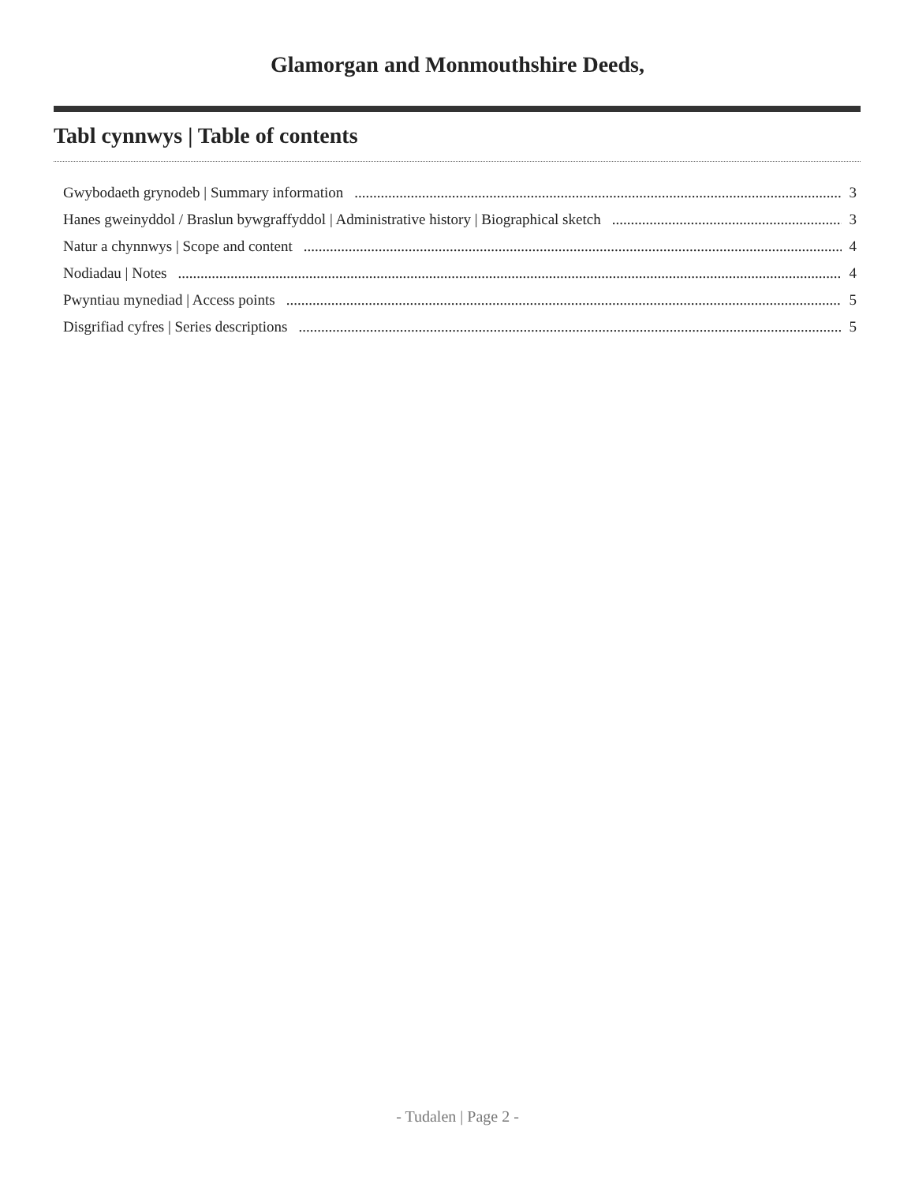Glamorgan and Monmouthshire Deeds,
Tabl cynnwys | Table of contents
Gwybodaeth grynodeb | Summary information 3
Hanes gweinyddol / Braslun bywgraffyddol | Administrative history | Biographical sketch 3
Natur a chynnwys | Scope and content 4
Nodiadau | Notes 4
Pwyntiau mynediad | Access points 5
Disgrifiad cyfres | Series descriptions 5
- Tudalen | Page 2 -